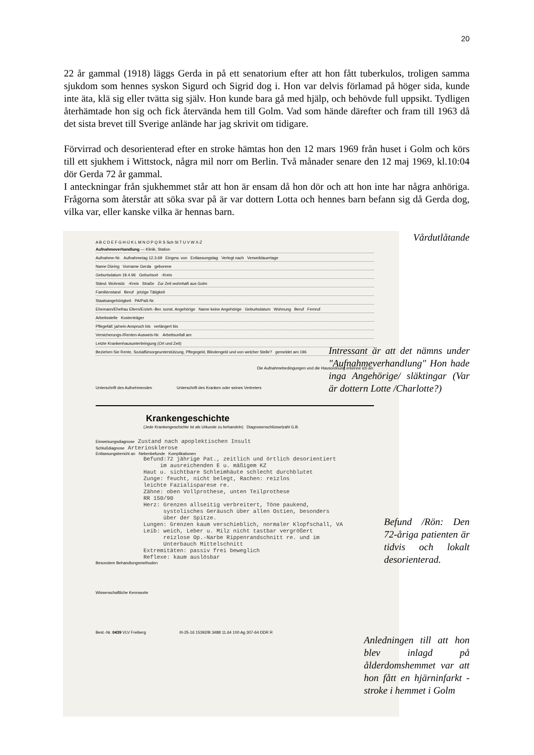20
22 år gammal (1918) läggs Gerda in på ett senatorium efter att hon fått tuberkulos, troligen samma sjukdom som hennes syskon Sigurd och Sigrid dog i. Hon var delvis förlamad på höger sida, kunde inte äta, klä sig eller tvätta sig själv. Hon kunde bara gå med hjälp, och behövde full uppsikt. Tydligen återhämtade hon sig och fick återvända hem till Golm. Vad som hände därefter och fram till 1963 då det sista brevet till Sverige anlände har jag skrivit om tidigare.
Förvirrad och desorienterad efter en stroke hämtas hon den 12 mars 1969 från huset i Golm och körs till ett sjukhem i Wittstock, några mil norr om Berlin. Två månader senare den 12 maj 1969, kl.10:04 dör Gerda 72 år gammal.
I anteckningar från sjukhemmet står att hon är ensam då hon dör och att hon inte har några anhöriga. Frågorna som återstår att söka svar på är var dottern Lotta och hennes barn befann sig då Gerda dog, vilka var, eller kanske vilka är hennas barn.
A B C D E F G H IJ K L M N O P Q R S Sch St T U V W X-Z
Aufnahmeverhandlung — Klinik, Station
Aufnahme-Nr. Aufnahmetag 12.3.69 Eingew. von Entlassungstag Verlegt nach Verweildauertage
Name Düring Vorname Gerda geborene
Geburtsdatum 19.4.96 Geburtsort -Kreis
Ständ. Wohnsitz -Kreis Straße Zur Zeit wohnhaft aus Golm
Familienstand Beruf jetzige Tätigkeit
Staatsangehörigkeit PA/Paß-Nr.
Ehemann/Ehefrau Eltern/Erzieh.-Ber. sonst. Angehörige Name keine Angehörige Geburtsdatum Wohnung Beruf Fernruf
Arbeitsstelle Kostenträger
Pflegefall: ja/nein Anspruch bis verlängert bis
Versicherungs-/Renten-Ausweis-Nr. Arbeitsunfall am
Letzte Krankenhausunterbringung (Ort und Zeit)
Beziehen Sie Rente, Sozialfürsorgeunterstützung, Pflegegeld, Blindengeld und von welcher Stelle? gemeldet am 196
Die Aufnahmebedingungen und die Hausordnung erkenne ich an:
Unterschrift des Aufnehmenden Unterschrift des Kranken oder seines Vertreters
Krankengeschichte
(Jede Krankengeschichte ist als Urkunde zu behandeln) Diagnosenschlüsselzahl G.B.
Einweisungsdiagnose Zustand nach apoplektischen Insult
Schlußdiagnose Arteriosklerose
Entlassungsbericht an Nebenbefunde Komplikationen
Befund:72 jährige Pat., zeitlich und örtlich desorientiert im ausreichenden E u. mäßigem KZ Haut u. sichtbare Schleimhäute schlecht durchblutet Zunge: feucht, nicht belegt, Rachen: reizlos leichte Fazialisparese re. Zähne: oben Vollprothese, unten Teilprothese RR 150/90 Herz: Grenzen allseitig verbreitert, Töne paukend, systolisches Geräusch über allen Ostien, besonders über der Spitze. Lungen: Grenzen kaum verschieblich, normaler Klopfschall, VA Leib: weich, Leber u. Milz nicht tastbar vergrößert reizlose Op.-Narbe Rippenrandschnitt re. und im Unterbauch Mittelschnitt Extremitäten: passiv frei beweglich Reflexe: kaum auslösbar
Besondere Behandlungsmethoden
Wissenschaftliche Kennworte
Best.-Nr. 0439 VLV Freiberg III-25-16 15392/B 3488 11.64 100 Ag 307-64 DDR R
Vårdutlåtande
Intressant är att det nämns under "Aufnahmeverhandlung" Hon hade inga Angehörige/ släktingar (Var är dottern Lotte /Charlotte?)
Befund /Rön: Den 72-åriga patienten är tidvis och lokalt desorienterad.
Anledningen till att hon blev inlagd på ålderdomshemmet var att hon fått en hjärninfarkt - stroke i hemmet i Golm